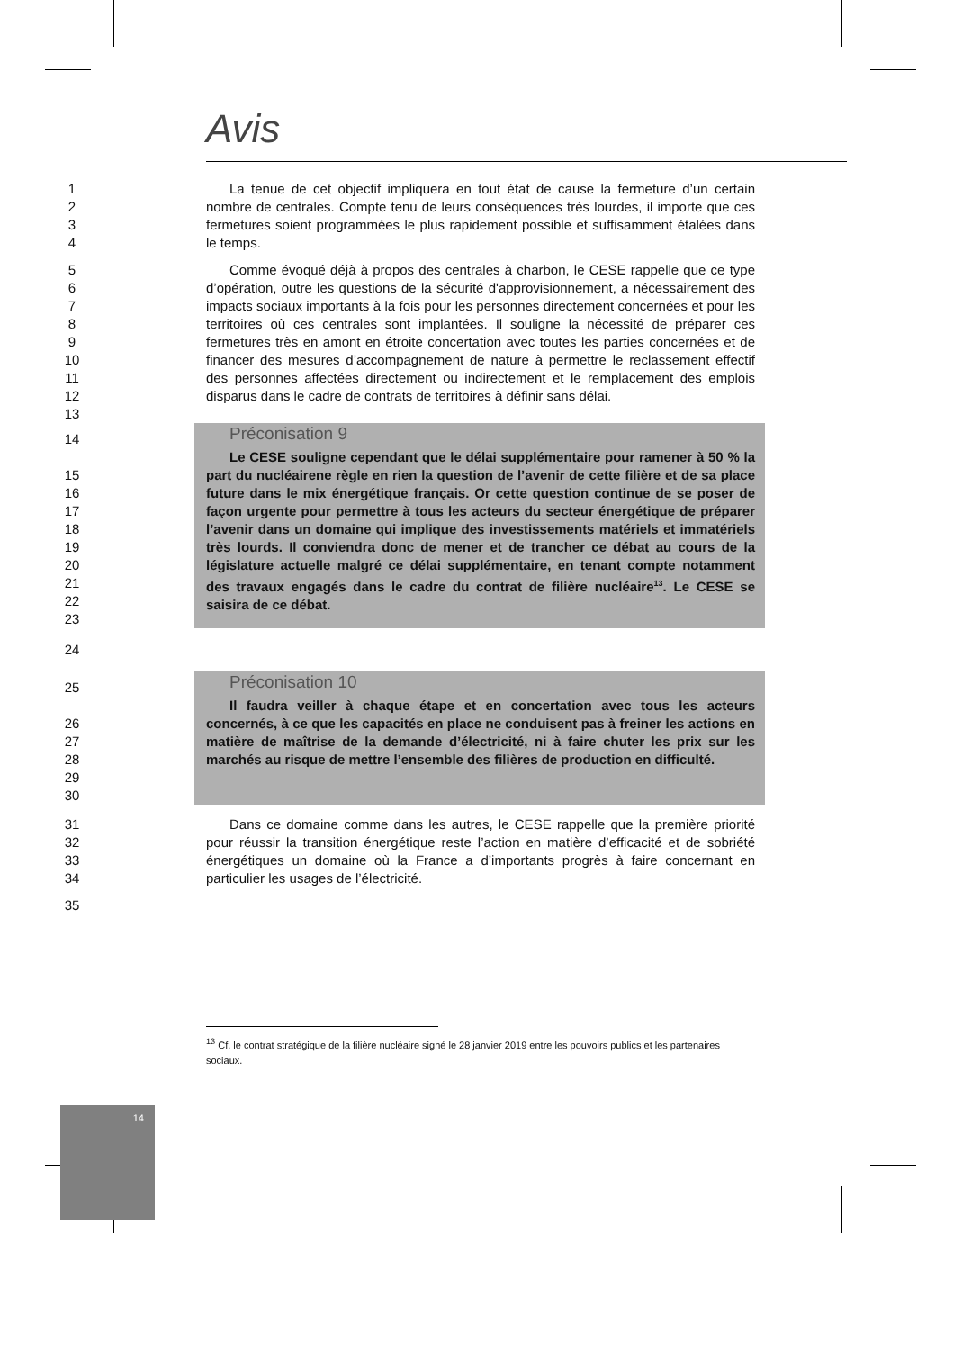Avis
1
2
3
4
La tenue de cet objectif impliquera en tout état de cause la fermeture d’un certain nombre de centrales. Compte tenu de leurs conséquences très lourdes, il importe que ces fermetures soient programmées le plus rapidement possible et suffisamment étalées dans le temps.
5
6
7
8
9
10
11
12
13
Comme évoqué déjà à propos des centrales à charbon, le CESE rappelle que ce type d’opération, outre les questions de la sécurité d'approvisionnement, a nécessairement des impacts sociaux importants à la fois pour les personnes directement concernées et pour les territoires où ces centrales sont implantées. Il souligne la nécessité de préparer ces fermetures très en amont en étroite concertation avec toutes les parties concernées et de financer des mesures d’accompagnement de nature à permettre le reclassement effectif des personnes affectées directement ou indirectement et le remplacement des emplois disparus dans le cadre de contrats de territoires à définir sans délai.
14
15
16
17
18
19
20
21
22
23
Préconisation 9
Le CESE souligne cependant que le délai supplémentaire pour ramener à 50 % la part du nucléairene règle en rien la question de l’avenir de cette filière et de sa place future dans le mix énergétique français. Or cette question continue de se poser de façon urgente pour permettre à tous les acteurs du secteur énergétique de préparer l’avenir dans un domaine qui implique des investissements matériels et immatériels très lourds. Il conviendra donc de mener et de trancher ce débat au cours de la législature actuelle malgré ce délai supplémentaire, en tenant compte notamment des travaux engagés dans le cadre du contrat de filière nucléaire<sup>13</sup>. Le CESE se saisira de ce débat.
24
25
26
27
28
29
30
Préconisation 10
Il faudra veiller à chaque étape et en concertation avec tous les acteurs concernés, à ce que les capacités en place ne conduisent pas à freiner les actions en matière de maîtrise de la demande d’électricité, ni à faire chuter les prix sur les marchés au risque de mettre l’ensemble des filières de production en difficulté.
31
32
33
34
Dans ce domaine comme dans les autres, le CESE rappelle que la première priorité pour réussir la transition énergétique reste l’action en matière d’efficacité et de sobriété énergétiques un domaine où la France a d’importants progrès à faire concernant en particulier les usages de l’électricité.
35
<sup>13</sup> Cf. le contrat stratégique de la filière nucléaire signé le 28 janvier 2019 entre les pouvoirs publics et les partenaires sociaux.
14